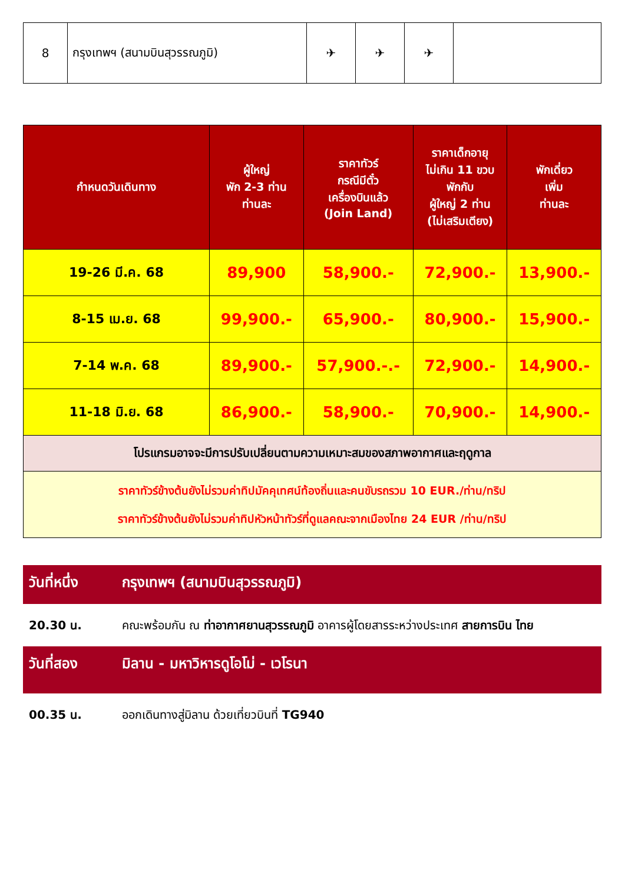| 8 | กรุงเทพฯ (สนามบินสุวรรณภูมิ) | ✈ | ✈ | ✈ | |
| กำหนดวันเดินทาง | ผู้ใหญ่ พัก 2-3 ท่าน ท่านละ | ราคาทัวร์ กรณีมีตั๋ว เครื่องบินแล้ว (Join Land) | ราคาเด็กอายุ ไม่เกิน 11 ขวบ พักกับ ผู้ใหญ่ 2 ท่าน (ไม่เสริมเตียง) | พักเดี่ยว เพิ่ม ท่านละ |
| --- | --- | --- | --- | --- |
| 19-26 มี.ค. 68 | 89,900 | 58,900.- | 72,900.- | 13,900.- |
| 8-15 เม.ย. 68 | 99,900.- | 65,900.- | 80,900.- | 15,900.- |
| 7-14 พ.ค. 68 | 89,900.- | 57,900.-.- | 72,900.- | 14,900.- |
| 11-18 มิ.ย. 68 | 86,900.- | 58,900.- | 70,900.- | 14,900.- |
| โปรแกรมอาจจะมีการปรับเปลี่ยนตามความเหมาะสมของสภาพอากาศและฤดูกาล | | | | |
| ราคาทัวร์ข้างต้นยังไม่รวมค่าทิปมัคคุเทศน์ท้องถิ่นและคนขับรถรวม 10 EUR./ท่าน/ทริป ราคาทัวร์ข้างต้นยังไม่รวมค่าทิปหัวหน้าทัวร์ที่ดูแลคณะจากเมืองไทย 24 EUR /ท่าน/ทริป | | | | |
วันที่หนึ่ง กรุงเทพฯ (สนามบินสุวรรณภูมิ)
20.30 น. คณะพร้อมกัน ณ ท่าอากาศยานสุวรรณภูมิ อาคารผู้โดยสารระหว่างประเทศ สายการบิน ไทย
วันที่สอง มิลาน - มหาวิหารดูโอโม่ - เวโรนา
00.35 น. ออกเดินทางสู่มิลาน ด้วยเที่ยวบินที่ TG940